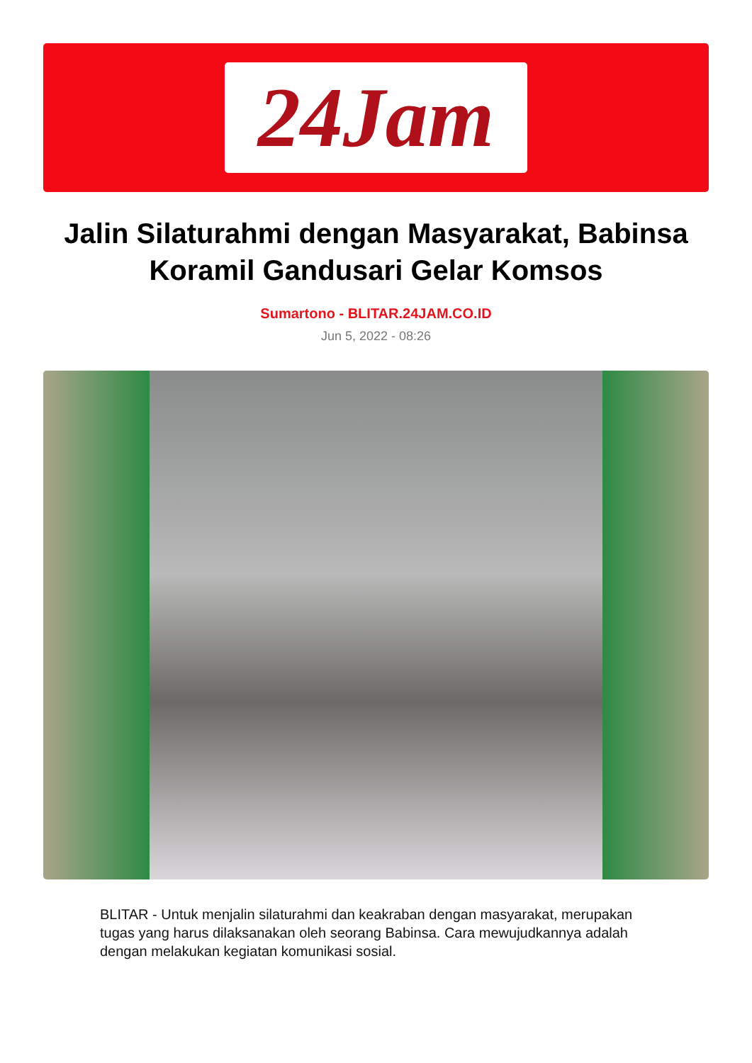24Jam
Jalin Silaturahmi dengan Masyarakat, Babinsa Koramil Gandusari Gelar Komsos
Sumartono - BLITAR.24JAM.CO.ID
Jun 5, 2022 - 08:26
BLITAR - Untuk menjalin silaturahmi dan keakraban dengan masyarakat, merupakan tugas yang harus dilaksanakan oleh seorang Babinsa. Cara mewujudkannya adalah dengan melakukan kegiatan komunikasi sosial.